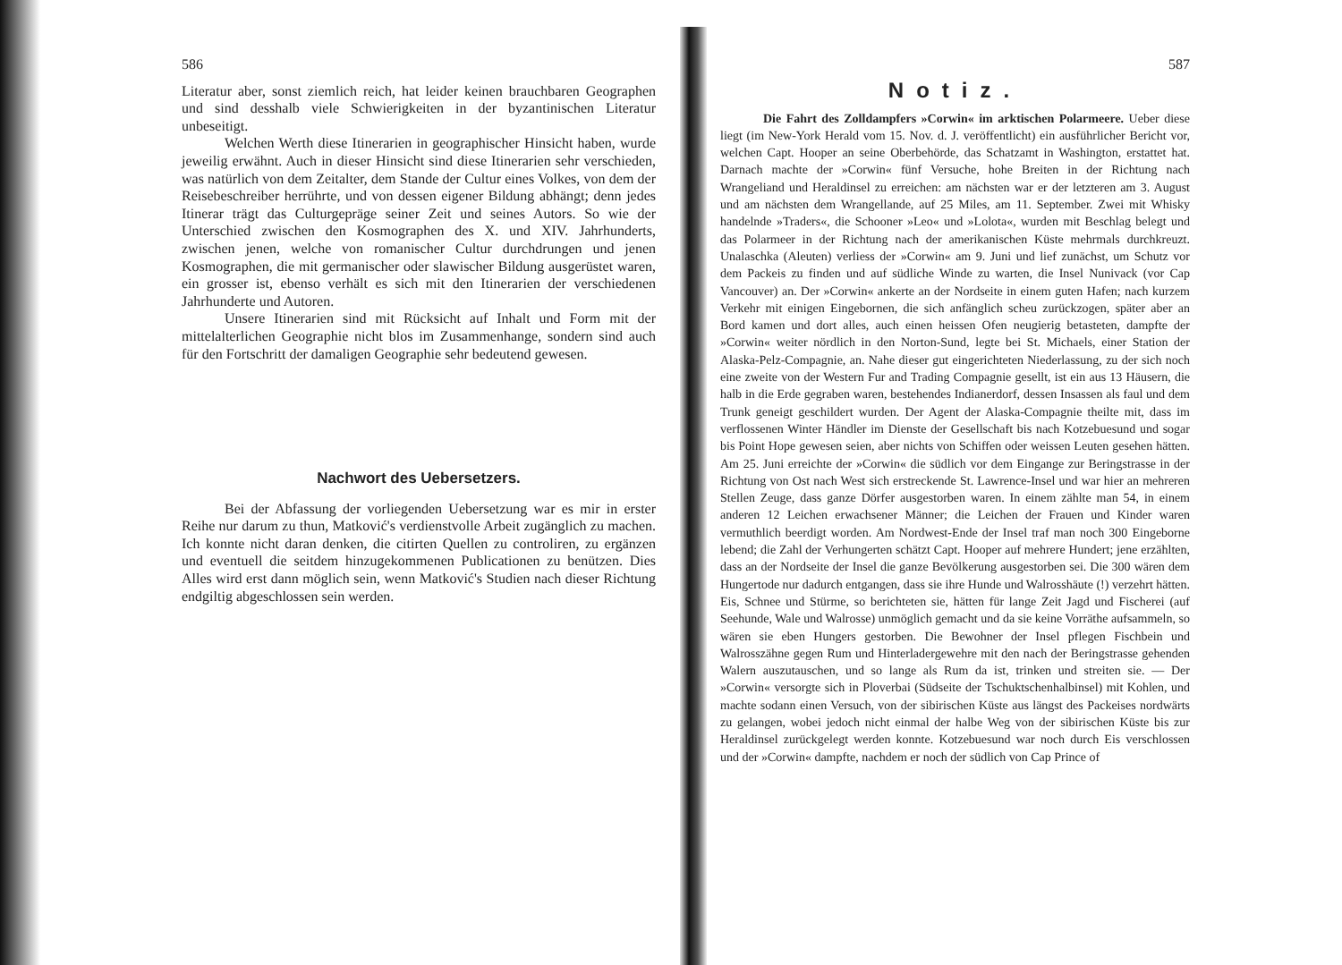586
Literatur aber, sonst ziemlich reich, hat leider keinen brauchbaren Geographen und sind desshalb viele Schwierigkeiten in der byzantinischen Literatur unbeseitigt.
Welchen Werth diese Itinerarien in geographischer Hinsicht haben, wurde jeweilig erwähnt. Auch in dieser Hinsicht sind diese Itinerarien sehr verschieden, was natürlich von dem Zeitalter, dem Stande der Cultur eines Volkes, von dem der Reisebeschreiber herrührte, und von dessen eigener Bildung abhängt; denn jedes Itinerar trägt das Culturgepräge seiner Zeit und seines Autors. So wie der Unterschied zwischen den Kosmographen des X. und XIV. Jahrhunderts, zwischen jenen, welche von romanischer Cultur durchdrungen und jenen Kosmographen, die mit germanischer oder slawischer Bildung ausgerüstet waren, ein grosser ist, ebenso verhält es sich mit den Itinerarien der verschiedenen Jahrhunderte und Autoren.
Unsere Itinerarien sind mit Rücksicht auf Inhalt und Form mit der mittelalterlichen Geographie nicht blos im Zusammenhange, sondern sind auch für den Fortschritt der damaligen Geographie sehr bedeutend gewesen.
Nachwort des Uebersetzers.
Bei der Abfassung der vorliegenden Uebersetzung war es mir in erster Reihe nur darum zu thun, Matković's verdienstvolle Arbeit zugänglich zu machen. Ich konnte nicht daran denken, die citirten Quellen zu controliren, zu ergänzen und eventuell die seitdem hinzugekommenen Publicationen zu benützen. Dies Alles wird erst dann möglich sein, wenn Matković's Studien nach dieser Richtung endgiltig abgeschlossen sein werden.
587
Notiz.
Die Fahrt des Zolldampfers »Corwin« im arktischen Polarmeere. Ueber diese liegt (im New-York Herald vom 15. Nov. d. J. veröffentlicht) ein ausführlicher Bericht vor, welchen Capt. Hooper an seine Oberbehörde, das Schatzamt in Washington, erstattet hat. Darnach machte der »Corwin« fünf Versuche, hohe Breiten in der Richtung nach Wrangeliand und Heraldinsel zu erreichen: am nächsten war er der letzteren am 3. August und am nächsten dem Wrangellande, auf 25 Miles, am 11. September. Zwei mit Whisky handelnde »Traders«, die Schooner »Leo« und »Lolota«, wurden mit Beschlag belegt und das Polarmeer in der Richtung nach der amerikanischen Küste mehrmals durchkreuzt. Unalaschka (Aleuten) verliess der »Corwin« am 9. Juni und lief zunächst, um Schutz vor dem Packeis zu finden und auf südliche Winde zu warten, die Insel Nunivack (vor Cap Vancouver) an. Der »Corwin« ankerte an der Nordseite in einem guten Hafen; nach kurzem Verkehr mit einigen Eingebornen, die sich anfänglich scheu zurückzogen, später aber an Bord kamen und dort alles, auch einen heissen Ofen neugierig betasteten, dampfte der »Corwin« weiter nördlich in den Norton-Sund, legte bei St. Michaels, einer Station der Alaska-Pelz-Compagnie, an. Nahe dieser gut eingerichteten Niederlassung, zu der sich noch eine zweite von der Western Fur and Trading Compagnie gesellt, ist ein aus 13 Häusern, die halb in die Erde gegraben waren, bestehendes Indianerdorf, dessen Insassen als faul und dem Trunk geneigt geschildert wurden. Der Agent der Alaska-Compagnie theilte mit, dass im verflossenen Winter Händler im Dienste der Gesellschaft bis nach Kotzebuesund und sogar bis Point Hope gewesen seien, aber nichts von Schiffen oder weissen Leuten gesehen hätten. Am 25. Juni erreichte der »Corwin« die südlich vor dem Eingange zur Beringstrasse in der Richtung von Ost nach West sich erstreckende St. Lawrence-Insel und war hier an mehreren Stellen Zeuge, dass ganze Dörfer ausgestorben waren. In einem zählte man 54, in einem anderen 12 Leichen erwachsener Männer; die Leichen der Frauen und Kinder waren vermuthlich beerdigt worden. Am Nordwest-Ende der Insel traf man noch 300 Eingeborne lebend; die Zahl der Verhungerten schätzt Capt. Hooper auf mehrere Hundert; jene erzählten, dass an der Nordseite der Insel die ganze Bevölkerung ausgestorben sei. Die 300 wären dem Hungertode nur dadurch entgangen, dass sie ihre Hunde und Walrosshäute (!) verzehrt hätten. Eis, Schnee und Stürme, so berichteten sie, hätten für lange Zeit Jagd und Fischerei (auf Seehunde, Wale und Walrosse) unmöglich gemacht und da sie keine Vorräthe aufsammeln, so wären sie eben Hungers gestorben. Die Bewohner der Insel pflegen Fischbein und Walrosszähne gegen Rum und Hinterladergewehre mit den nach der Beringstrasse gehenden Walern auszutauschen, und so lange als Rum da ist, trinken und streiten sie. — Der »Corwin« versorgte sich in Ploverbai (Südseite der Tschuktschenhalbinsel) mit Kohlen, und machte sodann einen Versuch, von der sibirischen Küste aus längst des Packeises nordwärts zu gelangen, wobei jedoch nicht einmal der halbe Weg von der sibirischen Küste bis zur Heraldinsel zurückgelegt werden konnte. Kotzebuesund war noch durch Eis verschlossen und der »Corwin« dampfte, nachdem er noch der südlich von Cap Prince of